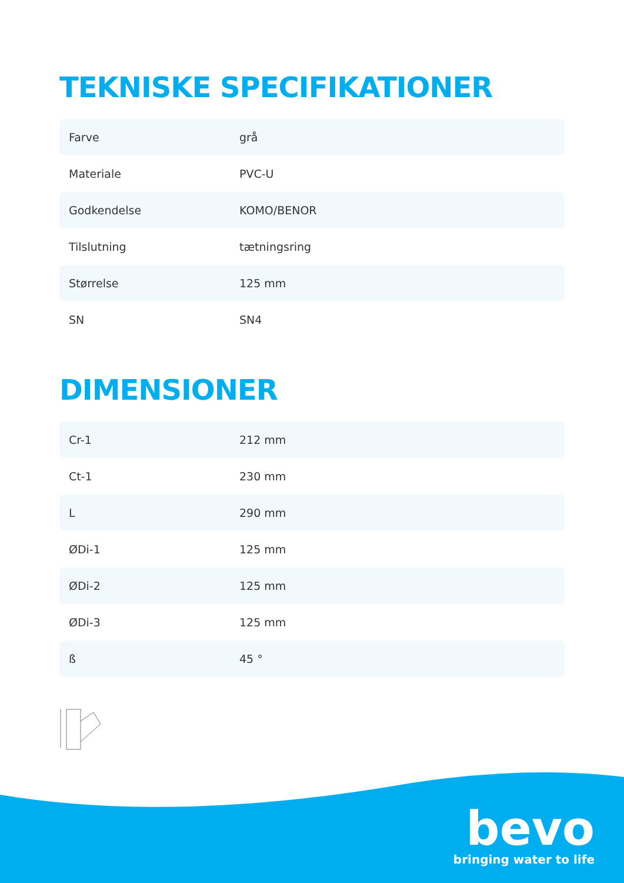TEKNISKE SPECIFIKATIONER
| Farve | grå |
| Materiale | PVC-U |
| Godkendelse | KOMO/BENOR |
| Tilslutning | tætningsring |
| Størrelse | 125 mm |
| SN | SN4 |
DIMENSIONER
| Cr-1 | 212 mm |
| Ct-1 | 230 mm |
| L | 290 mm |
| ØDi-1 | 125 mm |
| ØDi-2 | 125 mm |
| ØDi-3 | 125 mm |
| ß | 45 ° |
bevo
bringing water to life